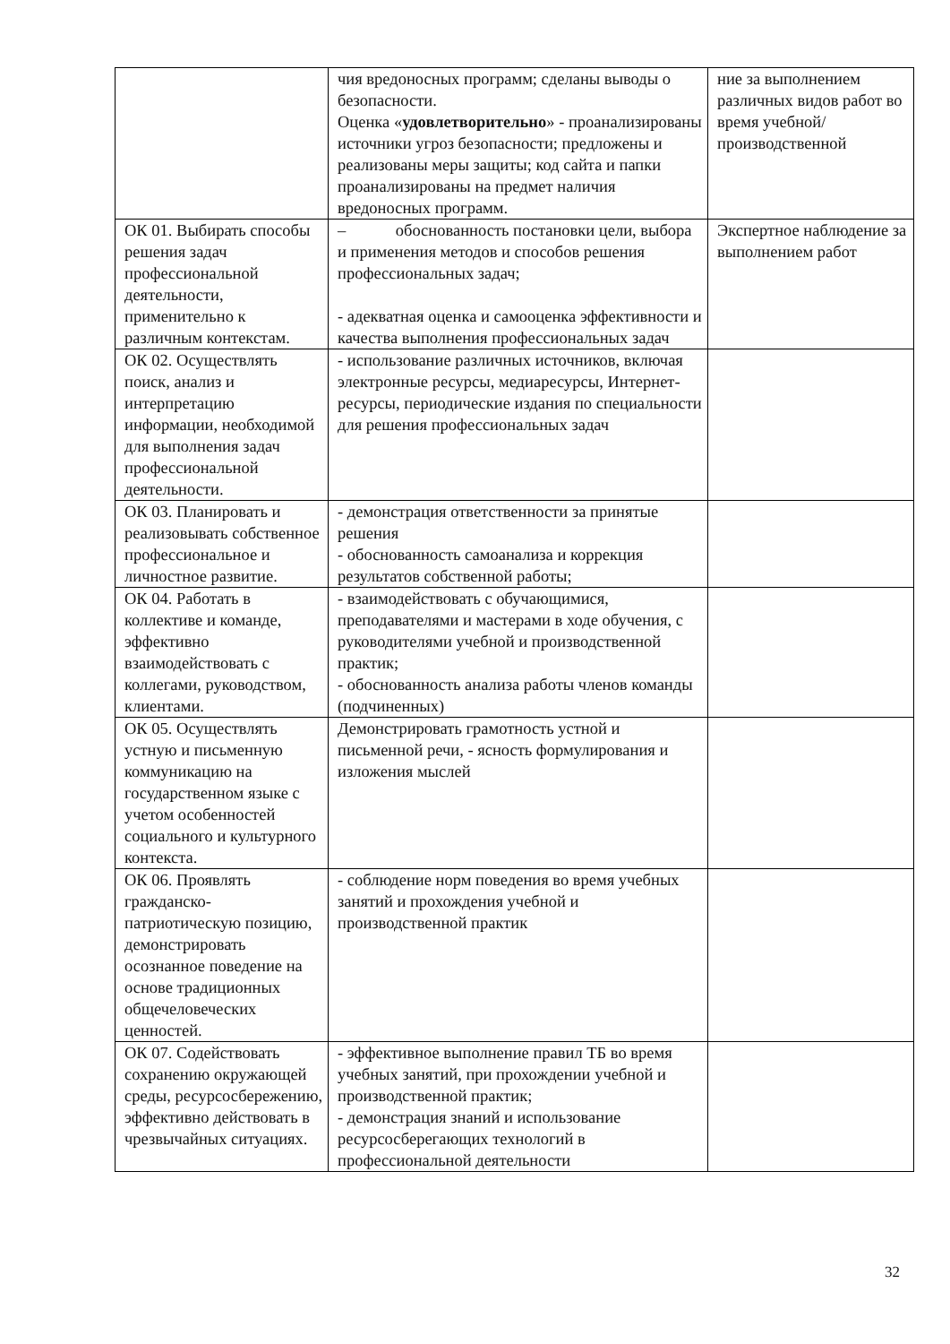| | чия вредоносных программ; сделаны выводы о безопасности. Оценка « удовлетворительно » - проанализированы источники угроз безопасности; предложены и реализованы меры защиты; код сайта и папки проанализированы на предмет наличия вредоносных программ. | ние за выполнением различных видов работ во время учебной/ производственной |
| ОК 01. Выбирать способы решения задач профессиональной деятельности, применительно к различным контекстам. | – обоснованность постановки цели, выбора и применения методов и способов решения профессиональных задач; - адекватная оценка и самооценка эффективности и качества выполнения профессиональных задач | Экспертное наблюдение за выполнением работ |
| ОК 02. Осуществлять поиск, анализ и интерпретацию информации, необходимой для выполнения задач профессиональной деятельности. | - использование различных источников, включая электронные ресурсы, медиаресурсы, Интернет-ресурсы, периодические издания по специальности для решения профессиональных задач | |
| ОК 03. Планировать и реализовывать собственное профессиональное и личностное развитие. | - демонстрация ответственности за принятые решения - обоснованность самоанализа и коррекция результатов собственной работы; | |
| ОК 04. Работать в коллективе и команде, эффективно взаимодействовать с коллегами, руководством, клиентами. | - взаимодействовать с обучающимися, преподавателями и мастерами в ходе обучения, с руководителями учебной и производственной практик; - обоснованность анализа работы членов команды (подчиненных) | |
| ОК 05. Осуществлять устную и письменную коммуникацию на государственном языке с учетом особенностей социального и культурного контекста. | Демонстрировать грамотность устной и письменной речи, - ясность формулирования и изложения мыслей | |
| ОК 06. Проявлять гражданско-патриотическую позицию, демонстрировать осознанное поведение на основе традиционных общечеловеческих ценностей. | - соблюдение норм поведения во время учебных занятий и прохождения учебной и производственной практик | |
| ОК 07. Содействовать сохранению окружающей среды, ресурсосбережению, эффективно действовать в чрезвычайных ситуациях. | - эффективное выполнение правил ТБ во время учебных занятий, при прохождении учебной и производственной практик; - демонстрация знаний и использование ресурсосберегающих технологий в профессиональной деятельности | |
32